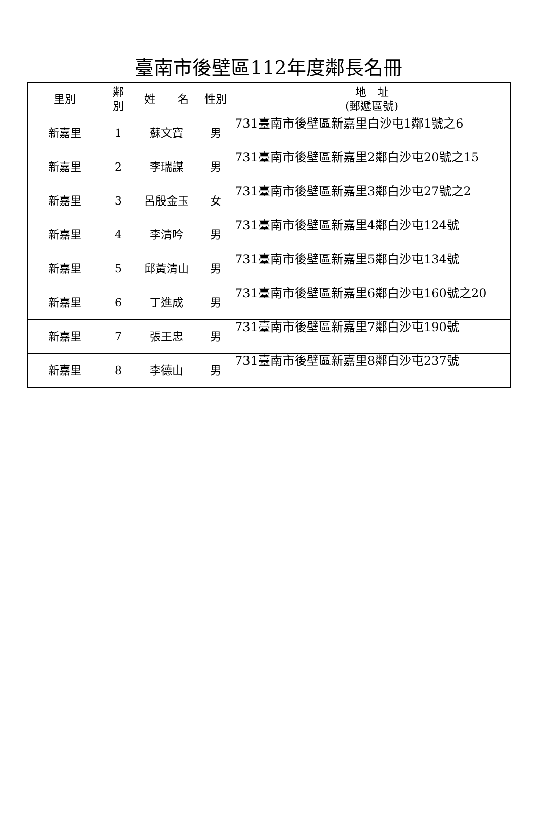臺南市後壁區112年度鄰長名冊
| 里別 | 鄰 別 | 姓 名 | 性別 | 地 址 (郵遞區號) |
| --- | --- | --- | --- | --- |
| 新嘉里 | 1 | 蘇文寶 | 男 | 731臺南市後壁區新嘉里白沙屯1鄰1號之6 |
| 新嘉里 | 2 | 李瑞謀 | 男 | 731臺南市後壁區新嘉里2鄰白沙屯20號之15 |
| 新嘉里 | 3 | 呂殷金玉 | 女 | 731臺南市後壁區新嘉里3鄰白沙屯27號之2 |
| 新嘉里 | 4 | 李清吟 | 男 | 731臺南市後壁區新嘉里4鄰白沙屯124號 |
| 新嘉里 | 5 | 邱黃清山 | 男 | 731臺南市後壁區新嘉里5鄰白沙屯134號 |
| 新嘉里 | 6 | 丁進成 | 男 | 731臺南市後壁區新嘉里6鄰白沙屯160號之20 |
| 新嘉里 | 7 | 張王忠 | 男 | 731臺南市後壁區新嘉里7鄰白沙屯190號 |
| 新嘉里 | 8 | 李德山 | 男 | 731臺南市後壁區新嘉里8鄰白沙屯237號 |